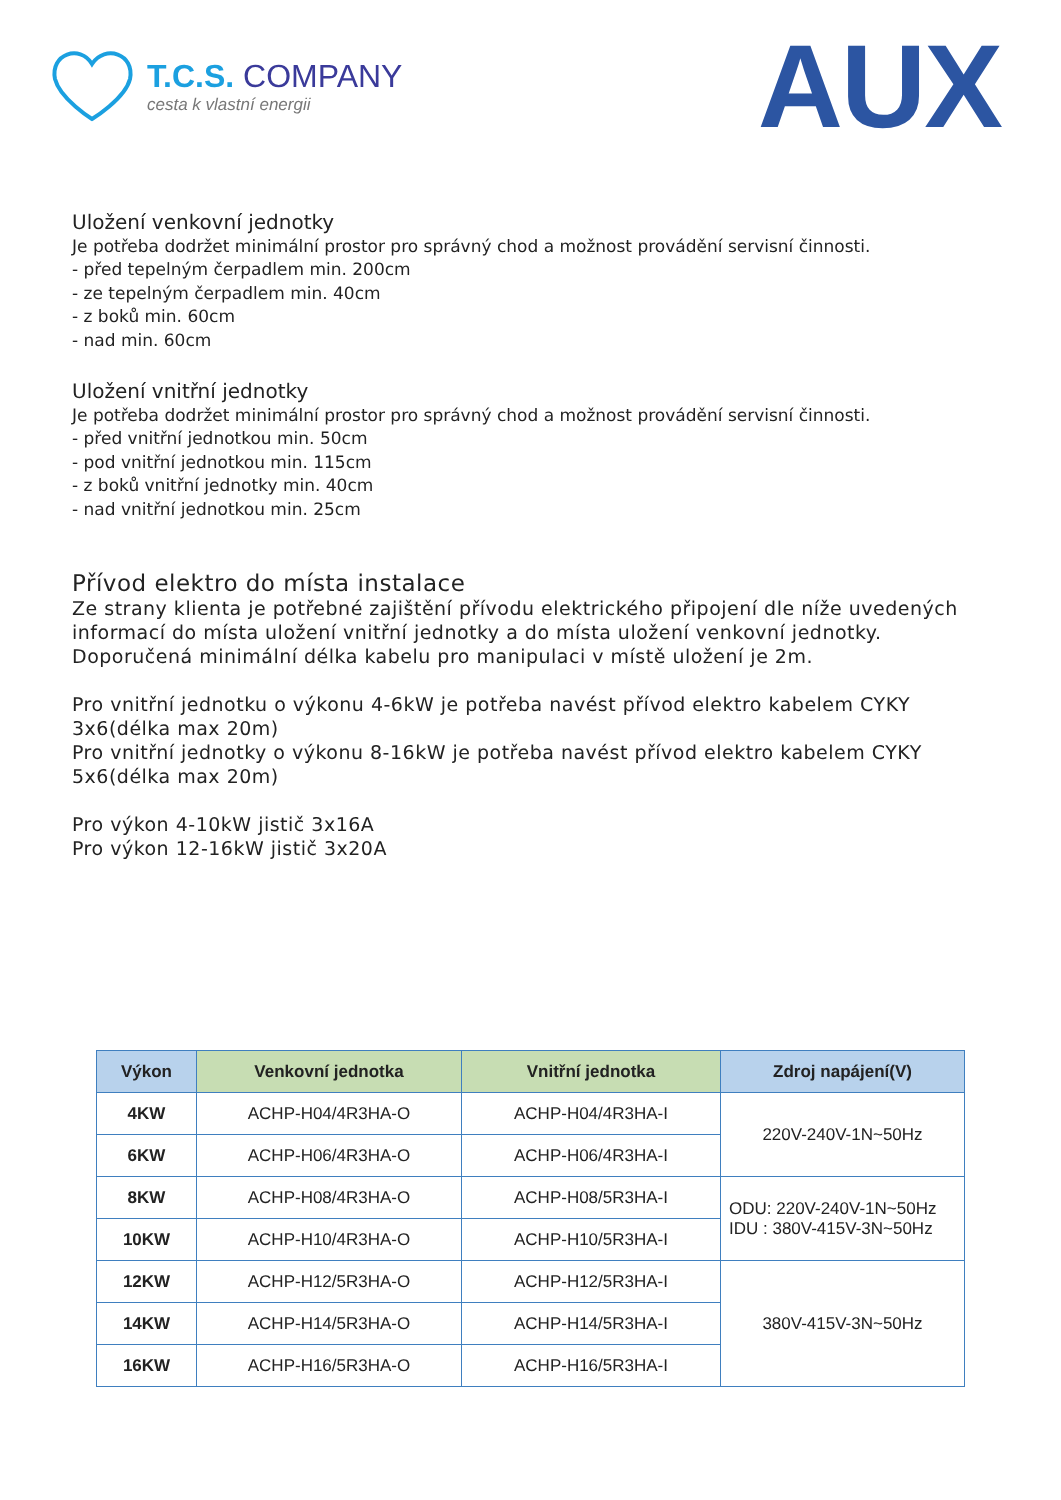T.C.S. COMPANY
cesta k vlastní energii
AUX
Uložení venkovní jednotky
Je potřeba dodržet minimální prostor pro správný chod a možnost provádění servisní činnosti.
- před tepelným čerpadlem min. 200cm
- ze tepelným čerpadlem min. 40cm
- z boků min. 60cm
- nad min. 60cm
Uložení vnitřní jednotky
Je potřeba dodržet minimální prostor pro správný chod a možnost provádění servisní činnosti.
- před vnitřní jednotkou min. 50cm
- pod vnitřní jednotkou min. 115cm
- z boků vnitřní jednotky min. 40cm
- nad vnitřní jednotkou min. 25cm
Přívod elektro do místa instalace
Ze strany klienta je potřebné zajištění přívodu elektrického připojení dle níže uvedených informací do místa uložení vnitřní jednotky a do místa uložení venkovní jednotky.
Doporučená minimální délka kabelu pro manipulaci v místě uložení je 2m.
Pro vnitřní jednotku o výkonu 4-6kW je potřeba navést přívod elektro kabelem CYKY 3x6(délka max 20m)
Pro vnitřní jednotky o výkonu 8-16kW je potřeba navést přívod elektro kabelem CYKY 5x6(délka max 20m)
Pro výkon 4-10kW jistič 3x16A
Pro výkon 12-16kW jistič 3x20A
| Výkon | Venkovní jednotka | Vnitřní jednotka | Zdroj napájení(V) |
| --- | --- | --- | --- |
| 4KW | ACHP-H04/4R3HA-O | ACHP-H04/4R3HA-I | 220V-240V-1N~50Hz |
| 6KW | ACHP-H06/4R3HA-O | ACHP-H06/4R3HA-I | |
| 8KW | ACHP-H08/4R3HA-O | ACHP-H08/5R3HA-I | ODU: 220V-240V-1N~50Hz IDU : 380V-415V-3N~50Hz |
| 10KW | ACHP-H10/4R3HA-O | ACHP-H10/5R3HA-I | |
| 12KW | ACHP-H12/5R3HA-O | ACHP-H12/5R3HA-I | 380V-415V-3N~50Hz |
| 14KW | ACHP-H14/5R3HA-O | ACHP-H14/5R3HA-I | |
| 16KW | ACHP-H16/5R3HA-O | ACHP-H16/5R3HA-I | |